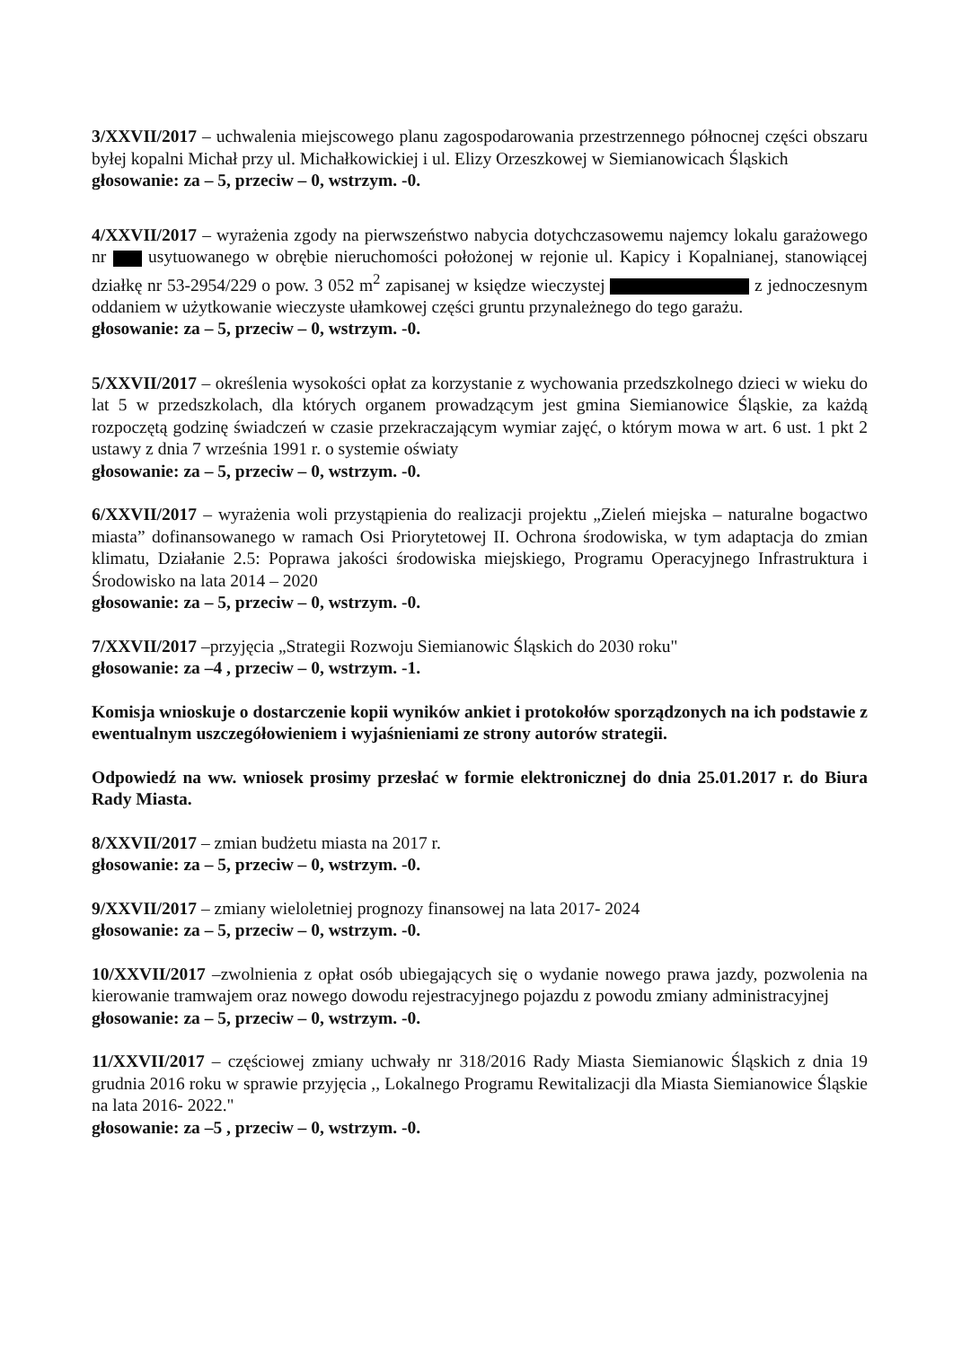3/XXVII/2017 – uchwalenia miejscowego planu zagospodarowania przestrzennego północnej części obszaru byłej kopalni Michał przy ul. Michałkowickiej i ul. Elizy Orzeszkowej w Siemianowicach Śląskich
głosowanie: za – 5, przeciw – 0, wstrzym. -0.
4/XXVII/2017 – wyrażenia zgody na pierwszeństwo nabycia dotychczasowemu najemcy lokalu garażowego nr usytuowanego w obrębie nieruchomości położonej w rejonie ul. Kapicy i Kopalnianej, stanowiącej działkę nr 53-2954/229 o pow. 3 052 m<sup>2</sup> zapisanej w księdze wieczystej z jednoczesnym oddaniem w użytkowanie wieczyste ułamkowej części gruntu przynależnego do tego garażu.
głosowanie: za – 5, przeciw – 0, wstrzym. -0.
5/XXVII/2017 – określenia wysokości opłat za korzystanie z wychowania przedszkolnego dzieci w wieku do lat 5 w przedszkolach, dla których organem prowadzącym jest gmina Siemianowice Śląskie, za każdą rozpoczętą godzinę świadczeń w czasie przekraczającym wymiar zajęć, o którym mowa w art. 6 ust. 1 pkt 2 ustawy z dnia 7 września 1991 r. o systemie oświaty
głosowanie: za – 5, przeciw – 0, wstrzym. -0.
6/XXVII/2017 – wyrażenia woli przystąpienia do realizacji projektu „Zieleń miejska – naturalne bogactwo miasta” dofinansowanego w ramach Osi Priorytetowej II. Ochrona środowiska, w tym adaptacja do zmian klimatu, Działanie 2.5: Poprawa jakości środowiska miejskiego, Programu Operacyjnego Infrastruktura i Środowisko na lata 2014 – 2020
głosowanie: za – 5, przeciw – 0, wstrzym. -0.
7/XXVII/2017 –przyjęcia „Strategii Rozwoju Siemianowic Śląskich do 2030 roku"
głosowanie: za –4 , przeciw – 0, wstrzym. -1.
Komisja wnioskuje o dostarczenie kopii wyników ankiet i protokołów sporządzonych na ich podstawie z ewentualnym uszczegółowieniem i wyjaśnieniami ze strony autorów strategii.
Odpowiedź na ww. wniosek prosimy przesłać w formie elektronicznej do dnia 25.01.2017 r. do Biura Rady Miasta.
8/XXVII/2017 – zmian budżetu miasta na 2017 r.
głosowanie: za – 5, przeciw – 0, wstrzym. -0.
9/XXVII/2017 – zmiany wieloletniej prognozy finansowej na lata 2017- 2024
głosowanie: za – 5, przeciw – 0, wstrzym. -0.
10/XXVII/2017 –zwolnienia z opłat osób ubiegających się o wydanie nowego prawa jazdy, pozwolenia na kierowanie tramwajem oraz nowego dowodu rejestracyjnego pojazdu z powodu zmiany administracyjnej
głosowanie: za – 5, przeciw – 0, wstrzym. -0.
11/XXVII/2017 – częściowej zmiany uchwały nr 318/2016 Rady Miasta Siemianowic Śląskich z dnia 19 grudnia 2016 roku w sprawie przyjęcia ,, Lokalnego Programu Rewitalizacji dla Miasta Siemianowice Śląskie na lata 2016- 2022."
głosowanie: za –5 , przeciw – 0, wstrzym. -0.